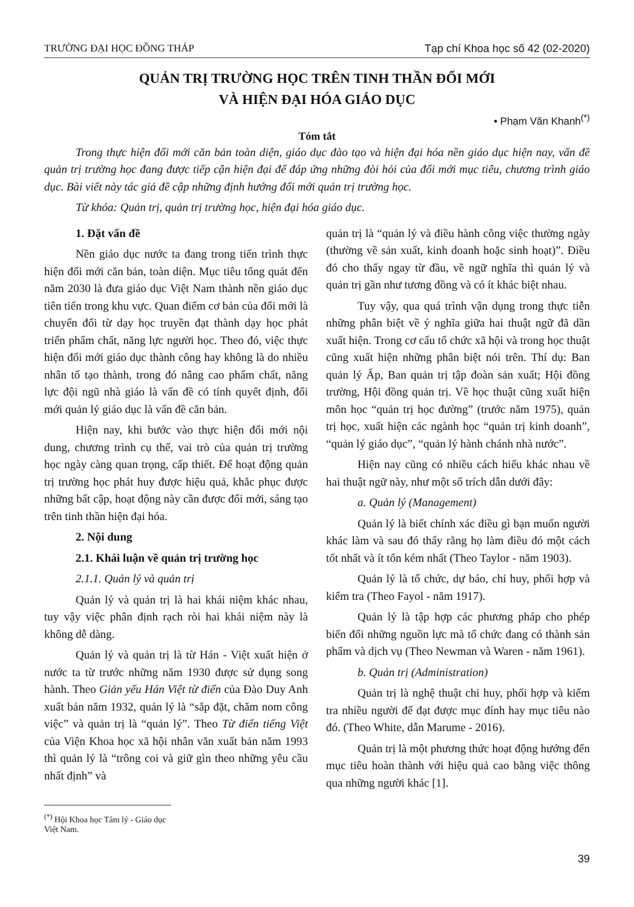TRƯỜNG ĐẠI HỌC ĐỒNG THÁP Tạp chí Khoa học số 42 (02-2020)
QUẢN TRỊ TRƯỜNG HỌC TRÊN TINH THẦN ĐỔI MỚI
VÀ HIỆN ĐẠI HÓA GIÁO DỤC
• Phạm Văn Khanh<sup>(*)</sup>
Tóm tắt
Trong thực hiện đổi mới căn bản toàn diện, giáo dục đào tạo và hiện đại hóa nền giáo dục hiện nay, vấn đề quản trị trường học đang được tiếp cận hiện đại để đáp ứng những đòi hỏi của đổi mới mục tiêu, chương trình giáo dục. Bài viết này tác giả đề cập những định hướng đổi mới quản trị trường học.
Từ khóa: Quản trị, quản trị trường học, hiện đại hóa giáo dục.
1. Đặt vấn đề
Nền giáo dục nước ta đang trong tiến trình thực hiện đổi mới căn bản, toàn diện. Mục tiêu tổng quát đến năm 2030 là đưa giáo dục Việt Nam thành nền giáo dục tiên tiến trong khu vực. Quan điểm cơ bản của đổi mới là chuyển đổi từ dạy học truyền đạt thành dạy học phát triển phẩm chất, năng lực người học. Theo đó, việc thực hiện đổi mới giáo dục thành công hay không là do nhiều nhân tố tạo thành, trong đó nâng cao phẩm chất, năng lực đội ngũ nhà giáo là vấn đề có tính quyết định, đổi mới quản lý giáo dục là vấn đề căn bản.
Hiện nay, khi bước vào thực hiện đổi mới nội dung, chương trình cụ thể, vai trò của quản trị trường học ngày càng quan trọng, cấp thiết. Để hoạt động quản trị trường học phát huy được hiệu quả, khắc phục được những bất cập, hoạt động này cần được đổi mới, sáng tạo trên tinh thần hiện đại hóa.
2. Nội dung
2.1. Khái luận về quản trị trường học
2.1.1. Quản lý và quản trị
Quản lý và quản trị là hai khái niệm khác nhau, tuy vậy việc phân định rạch ròi hai khái niệm này là không dễ dàng.
Quản lý và quản trị là từ Hán - Việt xuất hiện ở nước ta từ trước những năm 1930 được sử dụng song hành. Theo Giản yếu Hán Việt từ điển của Đào Duy Anh xuất bản năm 1932, quản lý là “sắp đặt, chăm nom công việc” và quản trị là “quản lý”. Theo Từ điển tiếng Việt của Viện Khoa học xã hội nhân văn xuất bản năm 1993 thì quản lý là “trông coi và giữ gìn theo những yêu cầu nhất định” và
<sup>(*)</sup> Hội Khoa học Tâm lý - Giáo dục Việt Nam.
quản trị là “quản lý và điều hành công việc thường ngày (thường về sản xuất, kinh doanh hoặc sinh hoạt)”. Điều đó cho thấy ngay từ đầu, về ngữ nghĩa thì quản lý và quản trị gần như tương đồng và có ít khác biệt nhau.
Tuy vậy, qua quá trình vận dụng trong thực tiễn những phân biệt về ý nghĩa giữa hai thuật ngữ đã dần xuất hiện. Trong cơ cấu tổ chức xã hội và trong học thuật cũng xuất hiện những phân biệt nói trên. Thí dụ: Ban quản lý Ấp, Ban quản trị tập đoàn sản xuất; Hội đồng trường, Hội đồng quản trị. Về học thuật cũng xuất hiện môn học “quản trị học đường” (trước năm 1975), quản trị học, xuất hiện các ngành học “quản trị kinh doanh”, “quản lý giáo dục”, “quản lý hành chánh nhà nước”.
Hiện nay cũng có nhiều cách hiểu khác nhau về hai thuật ngữ này, như một số trích dẫn dưới đây:
a. Quản lý (Management)
Quản lý là biết chính xác điều gì bạn muốn người khác làm và sau đó thấy rằng họ làm điều đó một cách tốt nhất và ít tốn kém nhất (Theo Taylor - năm 1903).
Quản lý là tổ chức, dự báo, chỉ huy, phối hợp và kiểm tra (Theo Fayol - năm 1917).
Quản lý là tập hợp các phương pháp cho phép biến đổi những nguồn lực mà tổ chức đang có thành sản phẩm và dịch vụ (Theo Newman và Waren - năm 1961).
b. Quản trị (Administration)
Quản trị là nghệ thuật chỉ huy, phối hợp và kiểm tra nhiều người để đạt được mục đính hay mục tiêu nào đó. (Theo White, dẫn Marume - 2016).
Quản trị là một phương thức hoạt động hướng đến mục tiêu hoàn thành với hiệu quả cao bằng việc thông qua những người khác [1].
39